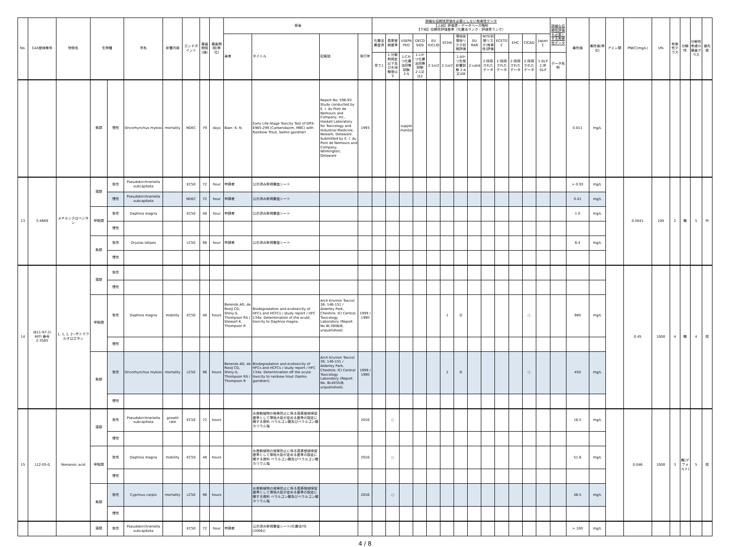| No. | CAS登録番号 | 物質名 | 生物種 | | 学名 | 影響内容 | エンドポイント | 暴露期間(値) | 暴露期間(単位) | 原著 | | | | 詳細な信頼性評価を必要としない有害性データ 【上段】評価書・データベース略称 【下段】信頼性評価基準（化審法ランク：評価書ランク） | | | | | | | | | | | | | 詳細な信頼性評価を必要とする有害性データ | 毒性値 | 毒性値(単位) | アミン類 | PNEC(mg/L) | Ufs | 有害性クラス | 分解性 | 分解性考慮の暴露クラス | 優先度 |
| --- | --- | --- | --- | --- | --- | --- | --- | --- | --- | --- | --- | --- | --- | --- | --- | --- | --- | --- | --- | --- | --- | --- | --- | --- | --- | --- | --- | --- | --- | --- | --- | --- | --- | --- | --- | --- |
| | | | | | | | | | | 著者 | タイトル | 記載誌 | 発行年 | 化審法審査済 | 農薬登録基準 | USEPA PED | OECD SIDS | EU IUCLID | ECHA | 環境省環境リスク初期評価 | EU RAR | NITE初期リスク(有害性)評価 | ECETOC | EHC | CICAD | Japan C | | | | | | | | | | |
| | | | | | | | | | | | | | | 全て1 | 1:分散剤規定以下及び水溶解度以下 | 1:Cかつ化審法同等試験 2:S | 1:1かつ化審法同等試験 2:1又は2 | 2:1or2 | 2:1or2 | 1:Aかつ生態影響試験 2:A又はB | 2:valid | 2:採用されたデータ | 2:採用されたデータ | 2:採用されたデータ | 2:採用されたデータ | 1:GLP 2:非GLP | データ名称 | | | | | | | | | |
| | | | 魚類 | 慢性 | Oncorhynchus mykiss | mortality | NOEC | 79 | days | Baer, K. N. | Early Life-Stage Toxicity Test of DPX-E965-299 (Carbendazim, MBC) with Rainbow Trout, Salmo gairdneri | Report No. 596-93. Study conducted by E. I. du Pont de Nemours and Company, Inc., Haskell Laboratory for Toxicology and Industrial Medicine, Newark, Delaware. Submitted by E. I. du Pont de Nemours and Company, Wilmington, Delaware | 1993 | | | supplemental | | | | | | | | | | | | 0.011 | mg/L | | | | | | | |
| 13 | 3-4669 | メチルシクロペンタン | 藻類 | 急性 | Pseudokirchneriella subcapitata | | EC50 | 72 | hour | 申請者 | 公示済み新規審査シート | | | | | | | | | | | | | | | | | > 0.93 | mg/L | | 0.0041 | 100 | 2 | 難 | 5 | 中 |
| | | | | 慢性 | Pseudokirchneriella subcapitata | | NOEC | 72 | hour | 申請者 | 公示済み新規審査シート | | | | | | | | | | | | | | | | | 0.41 | mg/L | | | | | | | |
| | | | 甲殻類 | 急性 | Daphnia magna | | EC50 | 48 | hour | 申請者 | 公示済み新規審査シート | | | | | | | | | | | | | | | | | 1.0 | mg/L | | | | | | | |
| | | | | 慢性 | | | | | | | | | | | | | | | | | | | | | | | | | | | | | | | | |
| | | | 魚類 | 急性 | Oryzias latipes | | LC50 | 96 | hour | 申請者 | 公示済み新規審査シート | | | | | | | | | | | | | | | | | 6.4 | mg/L | | | | | | | |
| | | | | 慢性 | | | | | | | | | | | | | | | | | | | | | | | | | | | | | | | | |
| 14 | (811-97-2) MITI 番号 2-3585 | 1, 1, 1, 2−テトラフルオロエタン | 藻類 | 急性 | | | | | | | | | | | | | | | | | | | | | | | | | | | 0.45 | 1000 | 4 | 難 | 4 | 低 |
| | | | | 慢性 | | | | | | | | | | | | | | | | | | | | | | | | | | | | | | | | |
| | | | 甲殻類 | 急性 | Daphnia magna | mobility | EC50 | 48 | hours | Berends AG, de RooiJ CG, Shiny-S, Thompson RS / Stewart K, Thompson R | Biodegradation and ecotoxicity of HFCs and HCFCs / study report / HFC 134a: Determination of the acute toxicity to Daphnia magna. | Arch Environ Toxicol 36: 146-151 / Alderley Park, Cheshire, ICI Central Toxicology Laboratory (Report No BL3908/B, unpublished). | 1999 / 1990 | | | | | | 1 | D | | | | | ○ | | | 980 | mg/L | | | | | | | |
| | | | | 慢性 | | | | | | | | | | | | | | | | | | | | | | | | | | | | | | | | |
| | | | 魚類 | 急性 | Oncorhynchus mykiss | mortality | LC50 | 96 | hours | Berends AG, de RooiJ CG, Shiny-S, Thompson RS / Thompson R | Biodegradation and ecotoxicity of HFCs and HCFCs / study report / HFC 134a: Determination off the acute toxicity to rainbow trout (Salmo gairdneri). | Arch Environ Toxicol 36: 146-151 / Alderley Park, Cheshire, ICI Central Toxicology Laboratory (Report No. BL4035/B, unpublished). | 1999 / 1990 | | | | | | 1 | D | | | | | ○ | | | 450 | mg/L | | | | | | | |
| | | | | 慢性 | | | | | | | | | | | | | | | | | | | | | | | | | | | | | | | | |
| 15 | 112-05-0 | Nonanoic acid | 藻類 | 急性 | Pseudokirchneriella subcapitata | growth rate | EC50 | 72 | hours | | 水産動植物の被害防止に係る農薬登録保留基準として環境大臣が定める基準の設定に関する資料 ペラルゴン酸及びペラルゴン酸カリウム塩 | | 2016 | | ○ | | | | | | | | | | | | | 16.5 | mg/L | | 0.046 | 1000 | 3 | 難(デフォルト) | 5 | 低 |
| | | | | 慢性 | | | | | | | | | | | | | | | | | | | | | | | | | | | | | | | | |
| | | | 甲殻類 | 急性 | Daphnia magna | mobility | EC50 | 48 | hours | | 水産動植物の被害防止に係る農薬登録保留基準として環境大臣が定める基準の設定に関する資料 ペラルゴン酸及びペラルゴン酸カリウム塩 | | 2016 | | ○ | | | | | | | | | | | | | 51.6 | mg/L | | | | | | | |
| | | | | 慢性 | | | | | | | | | | | | | | | | | | | | | | | | | | | | | | | | |
| | | | 魚類 | 急性 | Cyprinus carpio | mortality | LC50 | 96 | hours | | 水産動植物の被害防止に係る農薬登録保留基準として環境大臣が定める基準の設定に関する資料 ペラルゴン酸及びペラルゴン酸カリウム塩 | | 2016 | | ○ | | | | | | | | | | | | | 46.5 | mg/L | | | | | | | |
| | | | | 慢性 | | | | | | | | | | | | | | | | | | | | | | | | | | | | | | | | |
| | | | 藻類 | 急性 | Pseudokirchneriella subcapitata | | EC50 | 72 | hour | 申請者 | 公示済み新規審査シート(化審法TG (2006)) | | | | | | | | | | | | | | | | | > 100 | mg/L | | | | | | | |
4 / 8